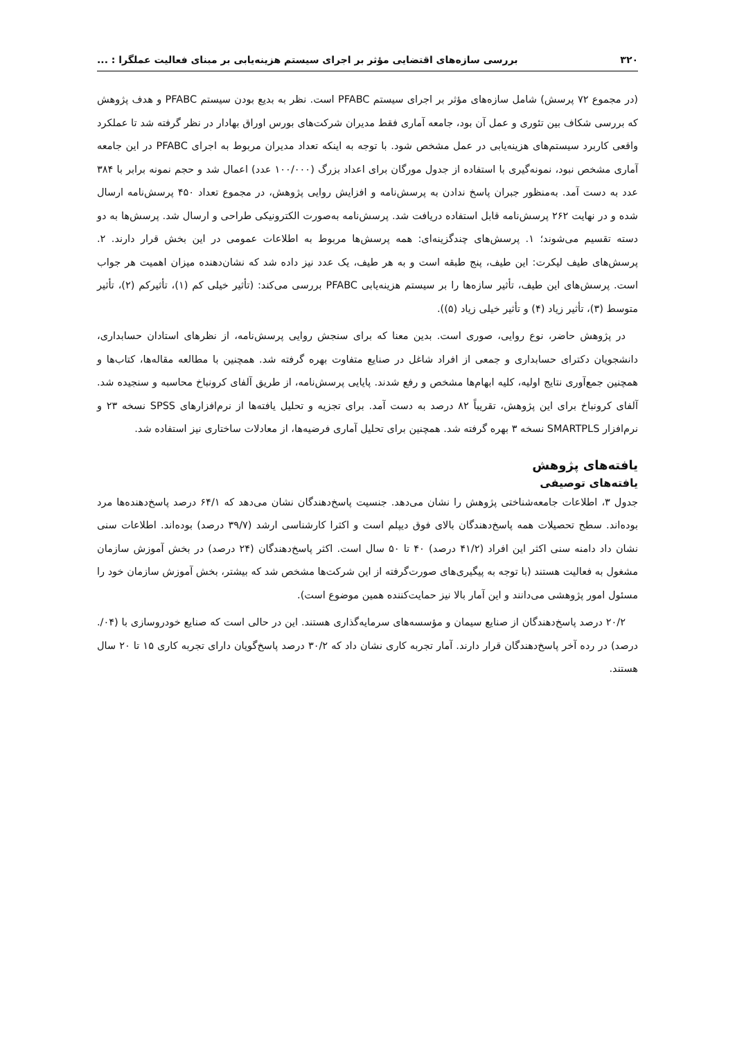۳۲۰ بررسی سازه‌های اقتضایی مؤثر بر اجرای سیستم هزینه‌یابی بر مبنای فعالیت عملگرا : ...
(در مجموع ۷۲ پرسش) شامل سازه‌های مؤثر بر اجرای سیستم PFABC است. نظر به بدیع بودن سیستم PFABC و هدف پژوهش که بررسی شکاف بین تئوری و عمل آن بود، جامعه آماری فقط مدیران شرکت‌های بورس اوراق بهادار در نظر گرفته شد تا عملکرد واقعی کاربرد سیستم‌های هزینه‌یابی در عمل مشخص شود. با توجه به اینکه تعداد مدیران مربوط به اجرای PFABC در این جامعه آماری مشخص نبود، نمونه‌گیری با استفاده از جدول مورگان برای اعداد بزرگ (۱۰۰/۰۰۰ عدد) اعمال شد و حجم نمونه برابر با ۳۸۴ عدد به دست آمد. به‌منظور جبران پاسخ ندادن به پرسش‌نامه و افزایش روایی پژوهش، در مجموع تعداد ۴۵۰ پرسش‌نامه ارسال شده و در نهایت ۲۶۲ پرسش‌نامه قابل استفاده دریافت شد. پرسش‌نامه به‌صورت الکترونیکی طراحی و ارسال شد. پرسش‌ها به دو دسته تقسیم می‌شوند؛ ۱. پرسش‌های چندگزینه‌ای: همه پرسش‌ها مربوط به اطلاعات عمومی در این بخش قرار دارند. ۲. پرسش‌های طیف لیکرت: این طیف، پنج طبقه است و به هر طیف، یک عدد نیز داده شد که نشان‌دهنده میزان اهمیت هر جواب است. پرسش‌های این طیف، تأثیر سازه‌ها را بر سیستم هزینه‌یابی PFABC بررسی می‌کند: (تأثیر خیلی کم (۱)، تأثیرکم (۲)، تأثیر متوسط (۳)، تأثیر زیاد (۴) و تأثیر خیلی زیاد (۵)).
در پژوهش حاضر، نوع روایی، صوری است. بدین معنا که برای سنجش روایی پرسش‌نامه، از نظرهای استادان حسابداری، دانشجویان دکترای حسابداری و جمعی از افراد شاغل در صنایع متفاوت بهره گرفته شد. همچنین با مطالعه مقاله‌ها، کتاب‌ها و همچنین جمع‌آوری نتایج اولیه، کلیه ابهام‌ها مشخص و رفع شدند. پایایی پرسش‌نامه، از طریق آلفای کرونباخ محاسبه و سنجیده شد. آلفای کرونباخ برای این پژوهش، تقریباً ۸۲ درصد به دست آمد. برای تجزیه و تحلیل یافته‌ها از نرم‌افزارهای SPSS نسخه ۲۳ و نرم‌افزار SMARTPLS نسخه ۳ بهره گرفته شد. همچنین برای تحلیل آماری فرضیه‌ها، از معادلات ساختاری نیز استفاده شد.
یافته‌های پژوهش
یافته‌های توصیفی
جدول ۳، اطلاعات جامعه‌شناختی پژوهش را نشان می‌دهد. جنسیت پاسخ‌دهندگان نشان می‌دهد که ۶۴/۱ درصد پاسخ‌دهنده‌ها مرد بوده‌اند. سطح تحصیلات همه پاسخ‌دهندگان بالای فوق دیپلم است و اکثرا کارشناسی ارشد (۳۹/۷ درصد) بوده‌اند. اطلاعات سنی نشان داد دامنه سنی اکثر این افراد (۴۱/۲ درصد) ۴۰ تا ۵۰ سال است. اکثر پاسخ‌دهندگان (۲۴ درصد) در بخش آموزش سازمان مشغول به فعالیت هستند (با توجه به پیگیری‌های صورت‌گرفته از این شرکت‌ها مشخص شد که بیشتر، بخش آموزش سازمان خود را مسئول امور پژوهشی می‌دانند و این آمار بالا نیز حمایت‌کننده همین موضوع است).
۲۰/۲ درصد پاسخ‌دهندگان از صنایع سیمان و مؤسسه‌های سرمایه‌گذاری هستند. این در حالی است که صنایع خودروسازی با (۰۴/. درصد) در رده آخر پاسخ‌دهندگان قرار دارند. آمار تجربه کاری نشان داد که ۳۰/۲ درصد پاسخ‌گویان دارای تجربه کاری ۱۵ تا ۲۰ سال هستند.